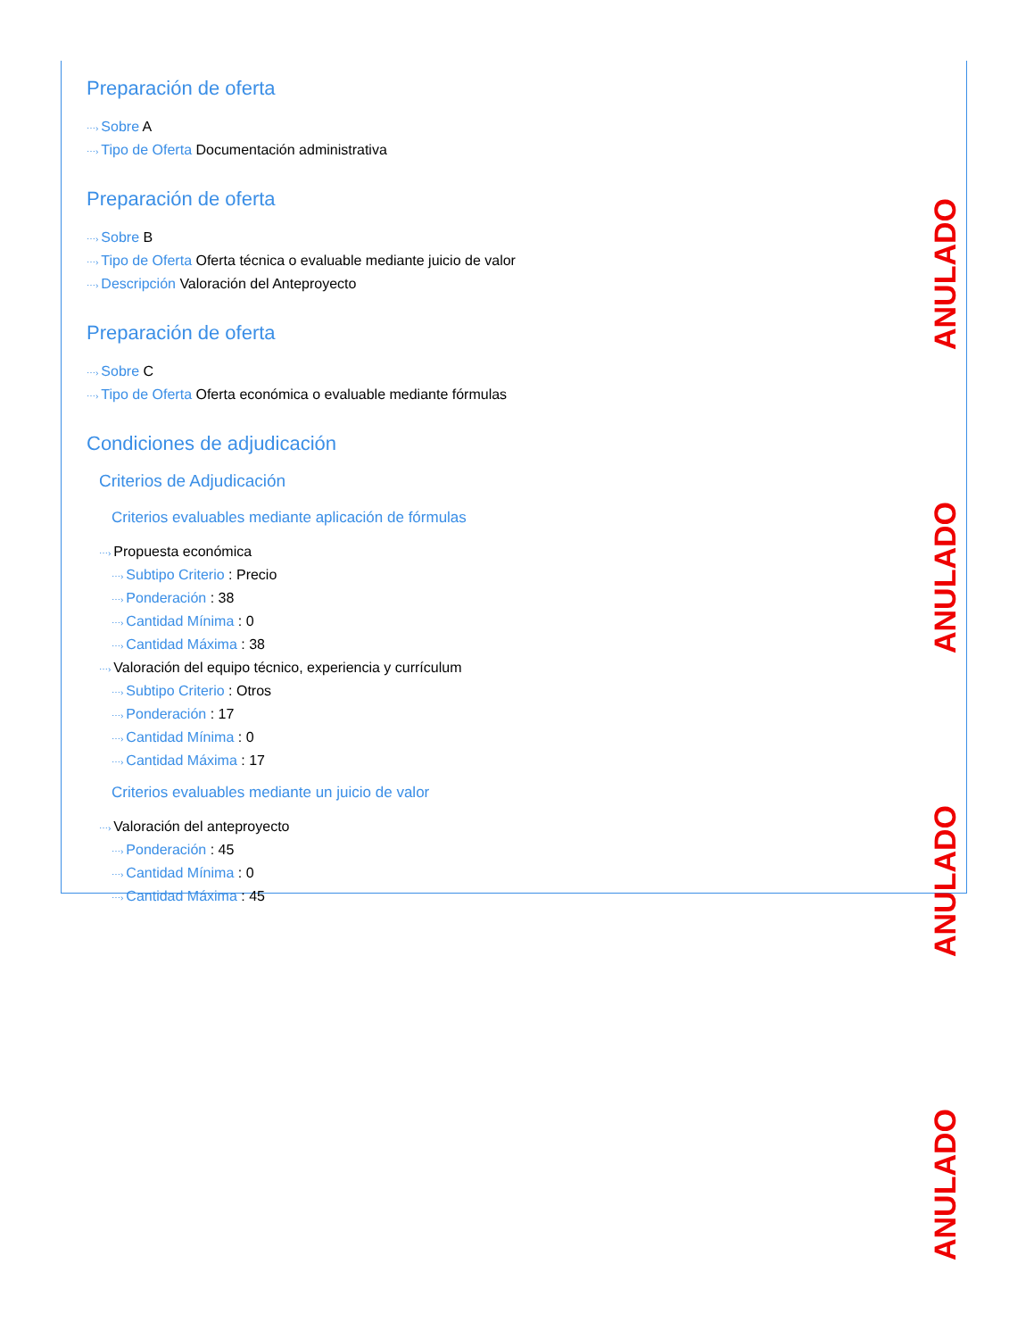Preparación de oferta
⋯› Sobre A
⋯› Tipo de Oferta Documentación administrativa
Preparación de oferta
⋯› Sobre B
⋯› Tipo de Oferta Oferta técnica o evaluable mediante juicio de valor
⋯› Descripción Valoración del Anteproyecto
Preparación de oferta
⋯› Sobre C
⋯› Tipo de Oferta Oferta económica o evaluable mediante fórmulas
Condiciones de adjudicación
Criterios de Adjudicación
Criterios evaluables mediante aplicación de fórmulas
⋯› Propuesta económica
⋯› Subtipo Criterio : Precio
⋯› Ponderación : 38
⋯› Cantidad Mínima : 0
⋯› Cantidad Máxima : 38
⋯› Valoración del equipo técnico, experiencia y currículum
⋯› Subtipo Criterio : Otros
⋯› Ponderación : 17
⋯› Cantidad Mínima : 0
⋯› Cantidad Máxima : 17
Criterios evaluables mediante un juicio de valor
⋯› Valoración del anteproyecto
⋯› Ponderación : 45
⋯› Cantidad Mínima : 0
⋯› Cantidad Máxima : 45
ANULADO
ANULADO
ANULADO
ANULADO